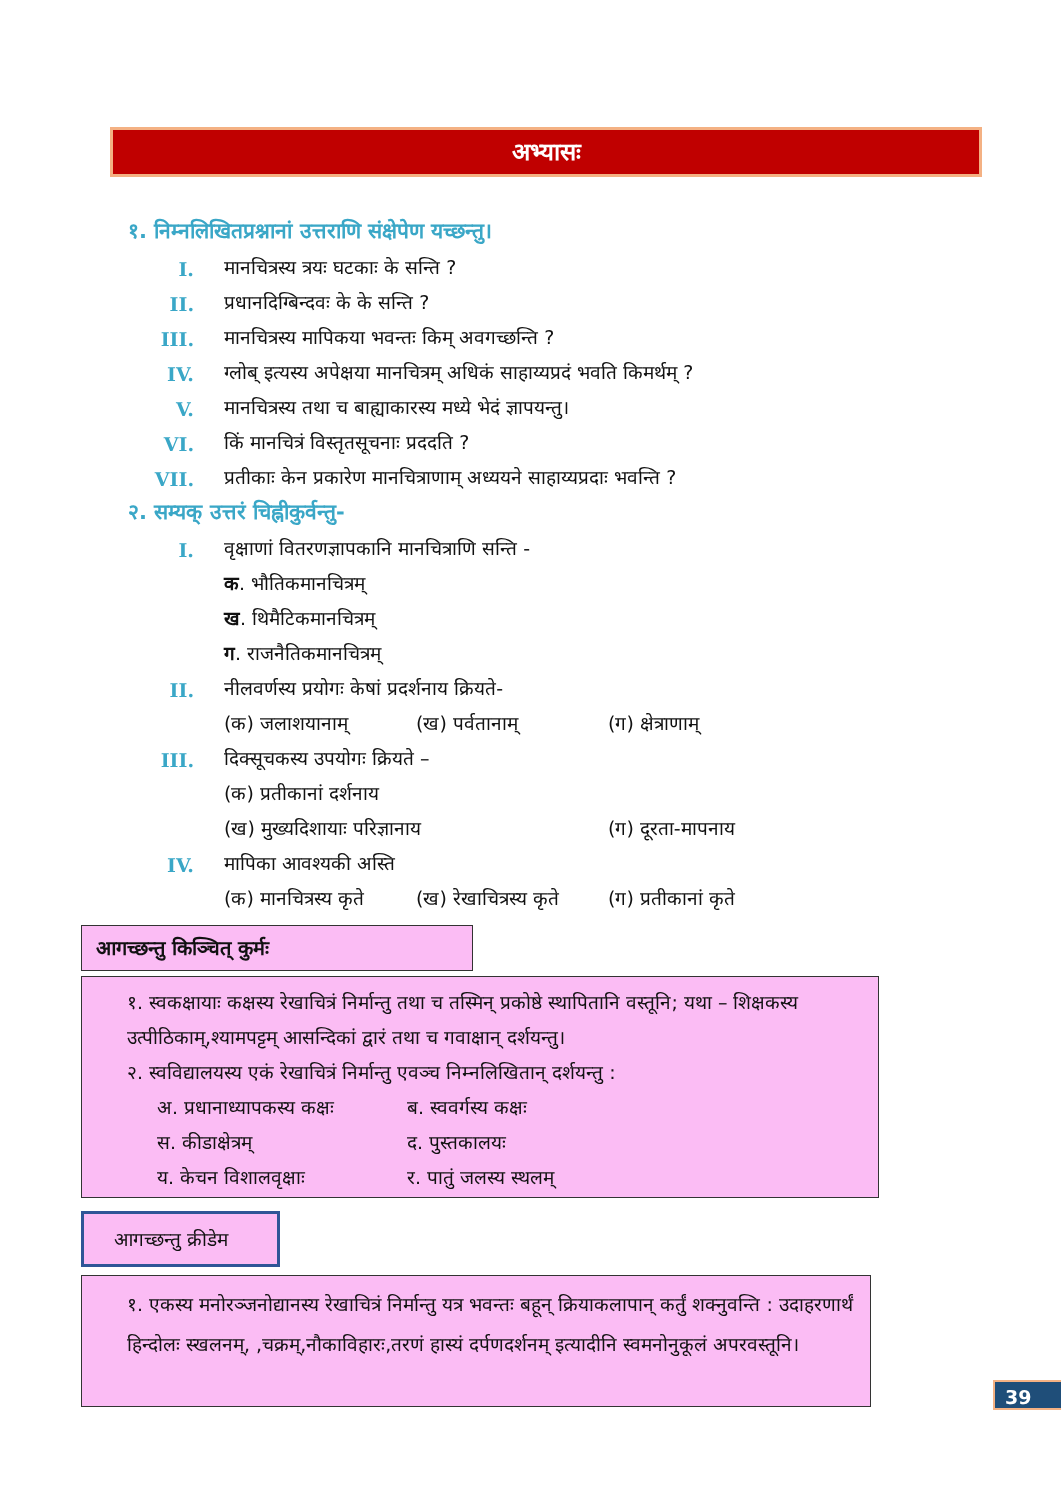अभ्यासः
१. निम्नलिखितप्रश्नानां उत्तराणि संक्षेपेण यच्छन्तु।
I. मानचित्रस्य त्रयः घटकाः के सन्ति ?
II. प्रधानदिग्बिन्दवः के के सन्ति ?
III. मानचित्रस्य मापिकया भवन्तः किम् अवगच्छन्ति ?
IV. ग्लोब् इत्यस्य अपेक्षया मानचित्रम् अधिकं साहाय्यप्रदं भवति किमर्थम् ?
V. मानचित्रस्य तथा च बाह्याकारस्य मध्ये भेदं ज्ञापयन्तु।
VI. किं मानचित्रं विस्तृतसूचनाः प्रददति ?
VII. प्रतीकाः केन प्रकारेण मानचित्राणाम् अध्ययने साहाय्यप्रदाः भवन्ति ?
२. सम्यक् उत्तरं चिह्नीकुर्वन्तु-
I. वृक्षाणां वितरणज्ञापकानि मानचित्राणि सन्ति -
क. भौतिकमानचित्रम्
ख. थिमैटिकमानचित्रम्
ग. राजनैतिकमानचित्रम्
II. नीलवर्णस्य प्रयोगः केषां प्रदर्शनाय क्रियते-
(क) जलाशयानाम् (ख) पर्वतानाम् (ग) क्षेत्राणाम्
III. दिक्सूचकस्य उपयोगः क्रियते –
(क) प्रतीकानां दर्शनाय
(ख) मुख्यदिशायाः परिज्ञानाय (ग) दूरता-मापनाय
IV. मापिका आवश्यकी अस्ति
(क) मानचित्रस्य कृते (ख) रेखाचित्रस्य कृते (ग) प्रतीकानां कृते
आगच्छन्तु किञ्चित् कुर्मः
१. स्वकक्षायाः कक्षस्य रेखाचित्रं निर्मान्तु तथा च तस्मिन् प्रकोष्ठे स्थापितानि वस्तूनि; यथा – शिक्षकस्य उत्पीठिकाम्,श्यामपट्टम् आसन्दिकां द्वारं तथा च गवाक्षान् दर्शयन्तु।
२. स्वविद्यालयस्य एकं रेखाचित्रं निर्मान्तु एवञ्च निम्नलिखितान् दर्शयन्तु :
अ. प्रधानाध्यापकस्य कक्षः ब. स्ववर्गस्य कक्षः स. कीडाक्षेत्रम् द. पुस्तकालयः य. केचन विशालवृक्षाः र. पातुं जलस्य स्थलम्
आगच्छन्तु क्रीडेम
१. एकस्य मनोरञ्जनोद्यानस्य रेखाचित्रं निर्मान्तु यत्र भवन्तः बहून् क्रियाकलापान् कर्तुं शक्नुवन्ति : उदाहरणार्थं हिन्दोलः स्खलनम्, ,चक्रम्,नौकाविहारः,तरणं हास्यं दर्पणदर्शनम् इत्यादीनि स्वमनोनुकूलं अपरवस्तूनि।
39